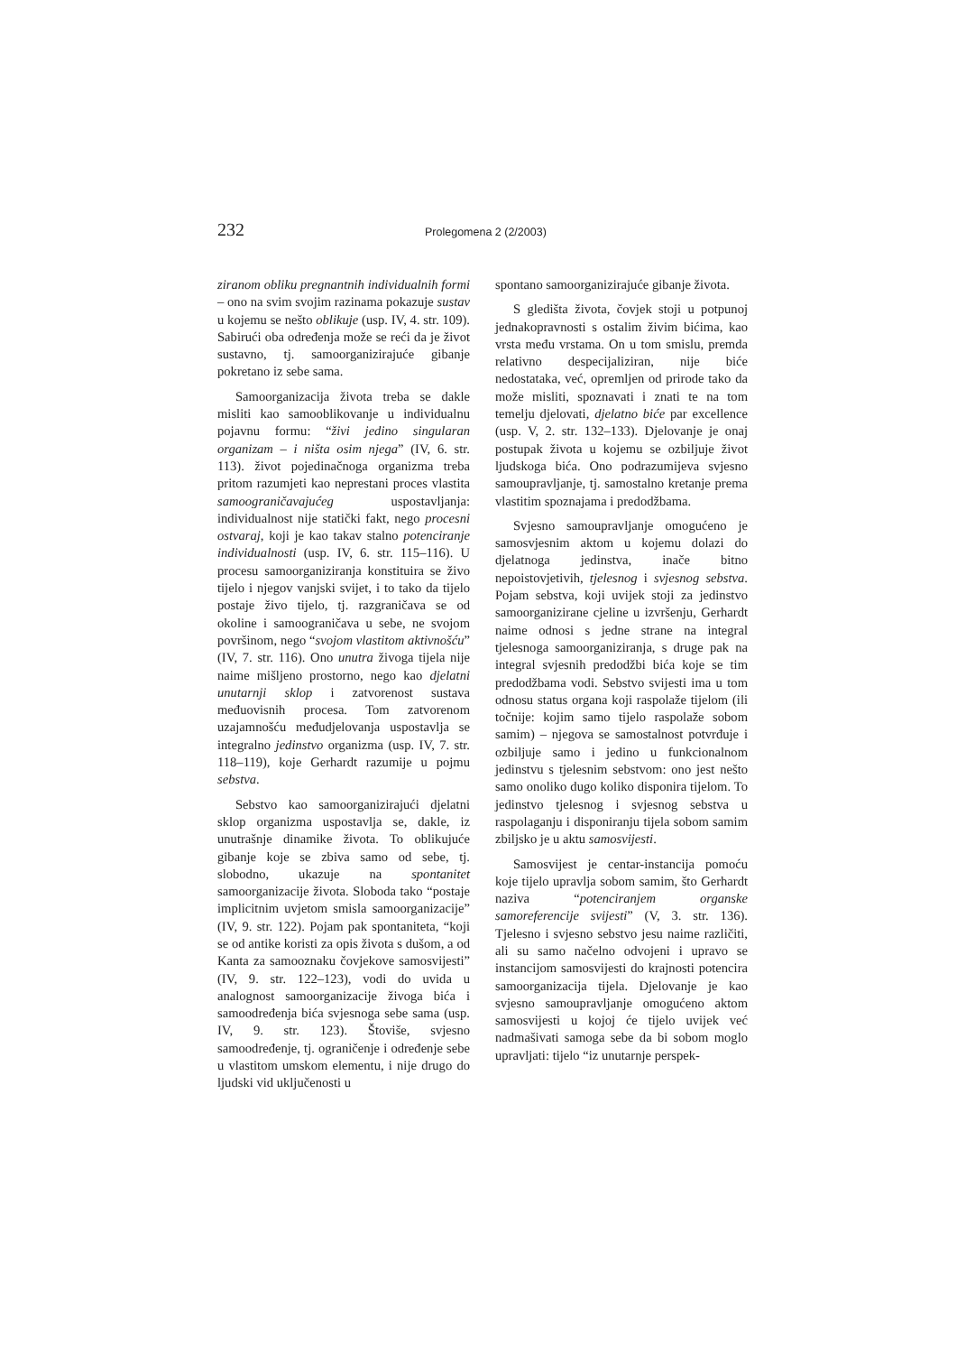232 Prolegomena 2 (2/2003)
ziranom obliku pregnantnih individualnih formi – ono na svim svojim razinama pokazuje sustav u kojemu se nešto oblikuje (usp. IV, 4. str. 109). Sabirući oba određenja može se reći da je život sustavno, tj. samoorganizirajuće gibanje pokretano iz sebe sama.
Samoorganizacija života treba se dakle misliti kao samooblikovanje u individualnu pojavnu formu: “živi jedino singularan organizam – i ništa osim njega” (IV, 6. str. 113). život pojedinačnoga organizma treba pritom razumjeti kao neprestani proces vlastita samoograničavajućeg uspostavljanja: individualnost nije statički fakt, nego procesni ostvaraj, koji je kao takav stalno potenciranje individualnosti (usp. IV, 6. str. 115–116). U procesu samoorganiziranja konstituira se živo tijelo i njegov vanjski svijet, i to tako da tijelo postaje živo tijelo, tj. razgraničava se od okoline i samoograničava u sebe, ne svojom površinom, nego “svojom vlastitom aktivnošću” (IV, 7. str. 116). Ono unutra živoga tijela nije naime mišljeno prostorno, nego kao djelatni unutarnji sklop i zatvorenost sustava međuovisnih procesa. Tom zatvorenom uzajamnošću međudjelovanja uspostavlja se integralno jedinstvo organizma (usp. IV, 7. str. 118–119), koje Gerhardt razumije u pojmu sebstva.
Sebstvo kao samoorganizirajući djelatni sklop organizma uspostavlja se, dakle, iz unutrašnje dinamike života. To oblikujuće gibanje koje se zbiva samo od sebe, tj. slobodno, ukazuje na spontanitet samoorganizacije života. Sloboda tako “postaje implicitnim uvjetom smisla samoorganizacije” (IV, 9. str. 122). Pojam pak spontaniteta, “koji se od antike koristi za opis života s dušom, a od Kanta za samooznaku čovjekove samosvijesti” (IV, 9. str. 122–123), vodi do uvida u analognost samoorganizacije živoga bića i samoodređenja bića svjesnoga sebe sama (usp. IV, 9. str. 123). Štoviše, svjesno samoodređenje, tj. ograničenje i određenje sebe u vlastitom umskom elementu, i nije drugo do ljudski vid uključenosti u
spontano samoorganizirajuće gibanje života.
S gledišta života, čovjek stoji u potpunoj jednakopravnosti s ostalim živim bićima, kao vrsta među vrstama. On u tom smislu, premda relativno despecijaliziran, nije biće nedostataka, već, opremljen od prirode tako da može misliti, spoznavati i znati te na tom temelju djelovati, djelatno biće par excellence (usp. V, 2. str. 132–133). Djelovanje je onaj postupak života u kojemu se ozbiljuje život ljudskoga bića. Ono podrazumijeva svjesno samoupravljanje, tj. samostalno kretanje prema vlastitim spoznajama i predodžbama.
Svjesno samoupravljanje omogućeno je samosvjesnim aktom u kojemu dolazi do djelatnoga jedinstva, inače bitno nepoistovjetivih, tjelesnog i svjesnog sebstva. Pojam sebstva, koji uvijek stoji za jedinstvo samoorganizirane cjeline u izvršenju, Gerhardt naime odnosi s jedne strane na integral tjelesnoga samoorganiziranja, s druge pak na integral svjesnih predodžbi bića koje se tim predodžbama vodi. Sebstvo svijesti ima u tom odnosu status organa koji raspolaže tijelom (ili točnije: kojim samo tijelo raspolaže sobom samim) – njegova se samostalnost potvrđuje i ozbiljuje samo i jedino u funkcionalnom jedinstvu s tjelesnim sebstvom: ono jest nešto samo onoliko dugo koliko disponira tijelom. To jedinstvo tjelesnog i svjesnog sebstva u raspolaganju i disponiranju tijela sobom samim zbiljsko je u aktu samosvijesti.
Samosvijest je centar-instancija pomoću koje tijelo upravlja sobom samim, što Gerhardt naziva “potenciranjem organske samoreferencije svijesti” (V, 3. str. 136). Tjelesno i svjesno sebstvo jesu naime različiti, ali su samo načelno odvojeni i upravo se instancijom samosvijesti do krajnosti potencira samoorganizacija tijela. Djelovanje je kao svjesno samoupravljanje omogućeno aktom samosvijesti u kojoj će tijelo uvijek već nadmašivati samoga sebe da bi sobom moglo upravljati: tijelo “iz unutarnje perspek-